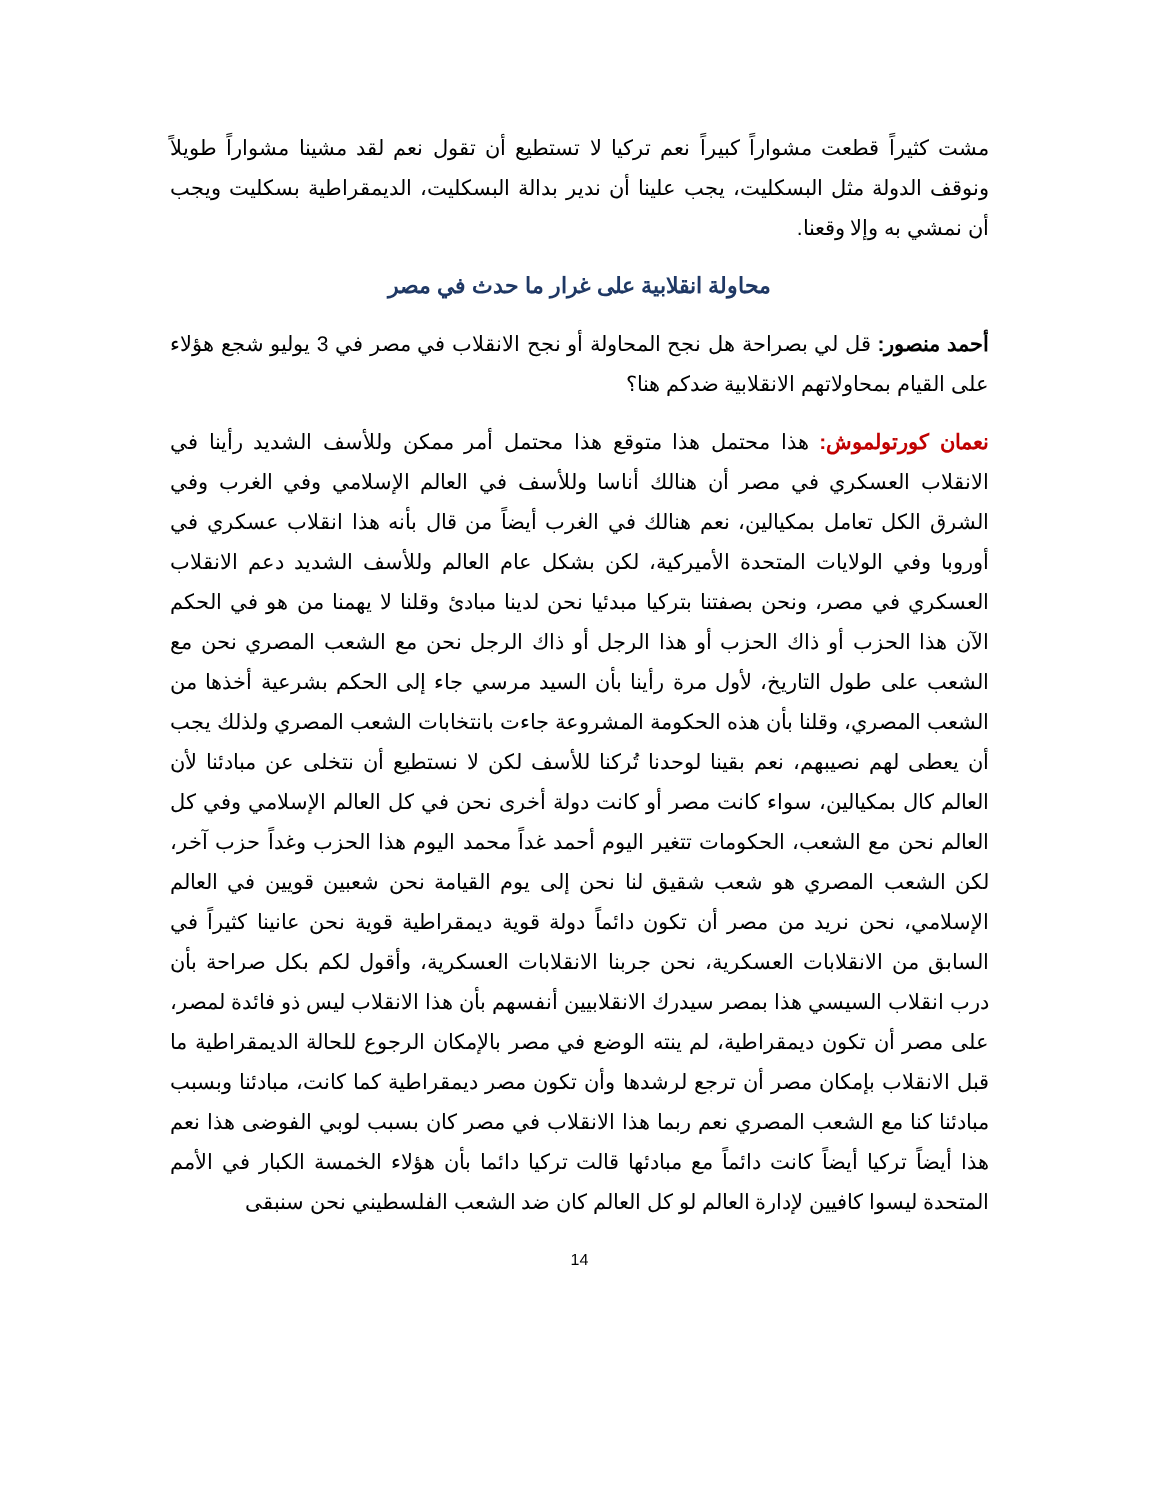مشت كثيراً قطعت مشواراً كبيراً نعم تركيا لا تستطيع أن تقول نعم لقد مشينا مشواراً طويلاً ونوقف الدولة مثل البسكليت، يجب علينا أن ندير بدالة البسكليت، الديمقراطية بسكليت ويجب أن نمشي به وإلا وقعنا.
محاولة انقلابية على غرار ما حدث في مصر
أحمد منصور: قل لي بصراحة هل نجح المحاولة أو نجح الانقلاب في مصر في 3 يوليو شجع هؤلاء على القيام بمحاولاتهم الانقلابية ضدكم هنا؟
نعمان كورتولموش: هذا محتمل هذا متوقع هذا محتمل أمر ممكن وللأسف الشديد رأينا في الانقلاب العسكري في مصر أن هنالك أناسا وللأسف في العالم الإسلامي وفي الغرب وفي الشرق الكل تعامل بمكيالين، نعم هنالك في الغرب أيضاً من قال بأنه هذا انقلاب عسكري في أوروبا وفي الولايات المتحدة الأميركية، لكن بشكل عام العالم وللأسف الشديد دعم الانقلاب العسكري في مصر، ونحن بصفتنا بتركيا مبدئيا نحن لدينا مبادئ وقلنا لا يهمنا من هو في الحكم الآن هذا الحزب أو ذاك الحزب أو هذا الرجل أو ذاك الرجل نحن مع الشعب المصري نحن مع الشعب على طول التاريخ، لأول مرة رأينا بأن السيد مرسي جاء إلى الحكم بشرعية أخذها من الشعب المصري، وقلنا بأن هذه الحكومة المشروعة جاءت بانتخابات الشعب المصري ولذلك يجب أن يعطى لهم نصيبهم، نعم بقينا لوحدنا تُركنا للأسف لكن لا نستطيع أن نتخلى عن مبادئنا لأن العالم كال بمكيالين، سواء كانت مصر أو كانت دولة أخرى نحن في كل العالم الإسلامي وفي كل العالم نحن مع الشعب، الحكومات تتغير اليوم أحمد غداً محمد اليوم هذا الحزب وغداً حزب آخر، لكن الشعب المصري هو شعب شقيق لنا نحن إلى يوم القيامة نحن شعبين قويين في العالم الإسلامي، نحن نريد من مصر أن تكون دائماً دولة قوية ديمقراطية قوية نحن عانينا كثيراً في السابق من الانقلابات العسكرية، نحن جربنا الانقلابات العسكرية، وأقول لكم بكل صراحة بأن درب انقلاب السيسي هذا بمصر سيدرك الانقلابيين أنفسهم بأن هذا الانقلاب ليس ذو فائدة لمصر، على مصر أن تكون ديمقراطية، لم ينته الوضع في مصر بالإمكان الرجوع للحالة الديمقراطية ما قبل الانقلاب بإمكان مصر أن ترجع لرشدها وأن تكون مصر ديمقراطية كما كانت، مبادئنا وبسبب مبادئنا كنا مع الشعب المصري نعم ربما هذا الانقلاب في مصر كان بسبب لوبي الفوضى هذا نعم هذا أيضاً تركيا أيضاً كانت دائماً مع مبادئها قالت تركيا دائما بأن هؤلاء الخمسة الكبار في الأمم المتحدة ليسوا كافيين لإدارة العالم لو كل العالم كان ضد الشعب الفلسطيني نحن سنبقى
14